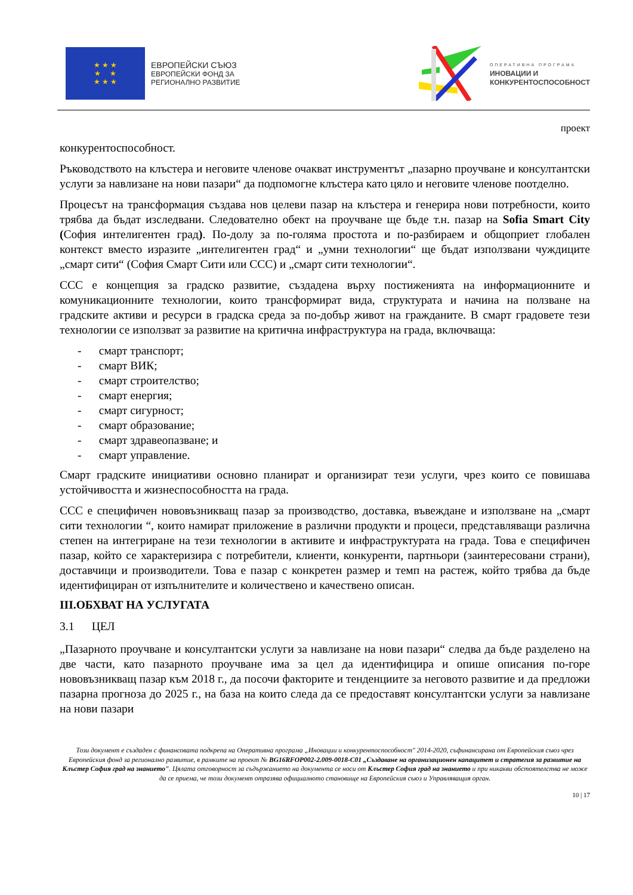★ ★ ★
★ ★
★ ★ ★
ЕВРОПЕЙСКИ СЪЮЗ
ЕВРОПЕЙСКИ ФОНД ЗА
РЕГИОНАЛНО РАЗВИТИЕ
ОПЕРАТИВНА ПРОГРАМА
ИНОВАЦИИ И
КОНКУРЕНТОСПОСОБНОСТ
проект
конкурентоспособност.
Ръководството на клъстера и неговите членове очакват инструментът „пазарно проучване и консултантски услуги за навлизане на нови пазари“ да подпомогне клъстера като цяло и неговите членове поотделно.
Процесът на трансформация създава нов целеви пазар на клъстера и генерира нови потребности, които трябва да бъдат изследвани. Следователно обект на проучване ще бъде т.н. пазар на Sofia Smart City (София интелигентен град). По-долу за по-голяма простота и по-разбираем и общоприет глобален контекст вместо изразите „интелигентен град“ и „умни технологии“ ще бъдат използвани чуждиците „смарт сити“ (София Смарт Сити или ССС) и „смарт сити технологии“.
ССС е концепция за градско развитие, създадена върху постиженията на информационните и комуникационните технологии, които трансформират вида, структурата и начина на ползване на градските активи и ресурси в градска среда за по-добър живот на гражданите. В смарт градовете тези технологии се използват за развитие на критична инфраструктура на града, включваща:
- смарт транспорт;
- смарт ВИК;
- смарт строителство;
- смарт енергия;
- смарт сигурност;
- смарт образование;
- смарт здравеопазване; и
- смарт управление.
Смарт градските инициативи основно планират и организират тези услуги, чрез които се повишава устойчивостта и жизнеспособността на града.
ССС е специфичен нововъзникващ пазар за производство, доставка, въвеждане и използване на „смарт сити технологии “, които намират приложение в различни продукти и процеси, представляващи различна степен на интегриране на тези технологии в активите и инфраструктурата на града. Това е специфичен пазар, който се характеризира с потребители, клиенти, конкуренти, партньори (заинтересовани страни), доставчици и производители. Това е пазар с конкретен размер и темп на растеж, който трябва да бъде идентифициран от изпълнителите и количествено и качествено описан.
III.ОБХВАТ НА УСЛУГАТА
3.1 ЦЕЛ
„Пазарното проучване и консултантски услуги за навлизане на нови пазари“ следва да бъде разделено на две части, като пазарното проучване има за цел да идентифицира и опише описания по-горе нововъзникващ пазар към 2018 г., да посочи факторите и тенденциите за неговото развитие и да предложи пазарна прогноза до 2025 г., на база на които следа да се предоставят консултантски услуги за навлизане на нови пазари
Този документ е създаден с финансовата подкрепа на Оперативна програма „Иновации и конкурентоспособност" 2014-2020, съфинансирана от Европейския съюз чрез Европейския фонд за регионално развитие, в рамките на проект № BG16RFOP002-2.009-0018-C01 „Създаване на организационен капацитет и стратегия за развитие на Клъстер София град на знанието". Цялата отговорност за съдържанието на документа се носи от Клъстер София град на знанието и при никакви обстоятелства не може да се приема, че този документ отразява официалното становище на Европейския съюз и Управляващия орган.
10 | 17